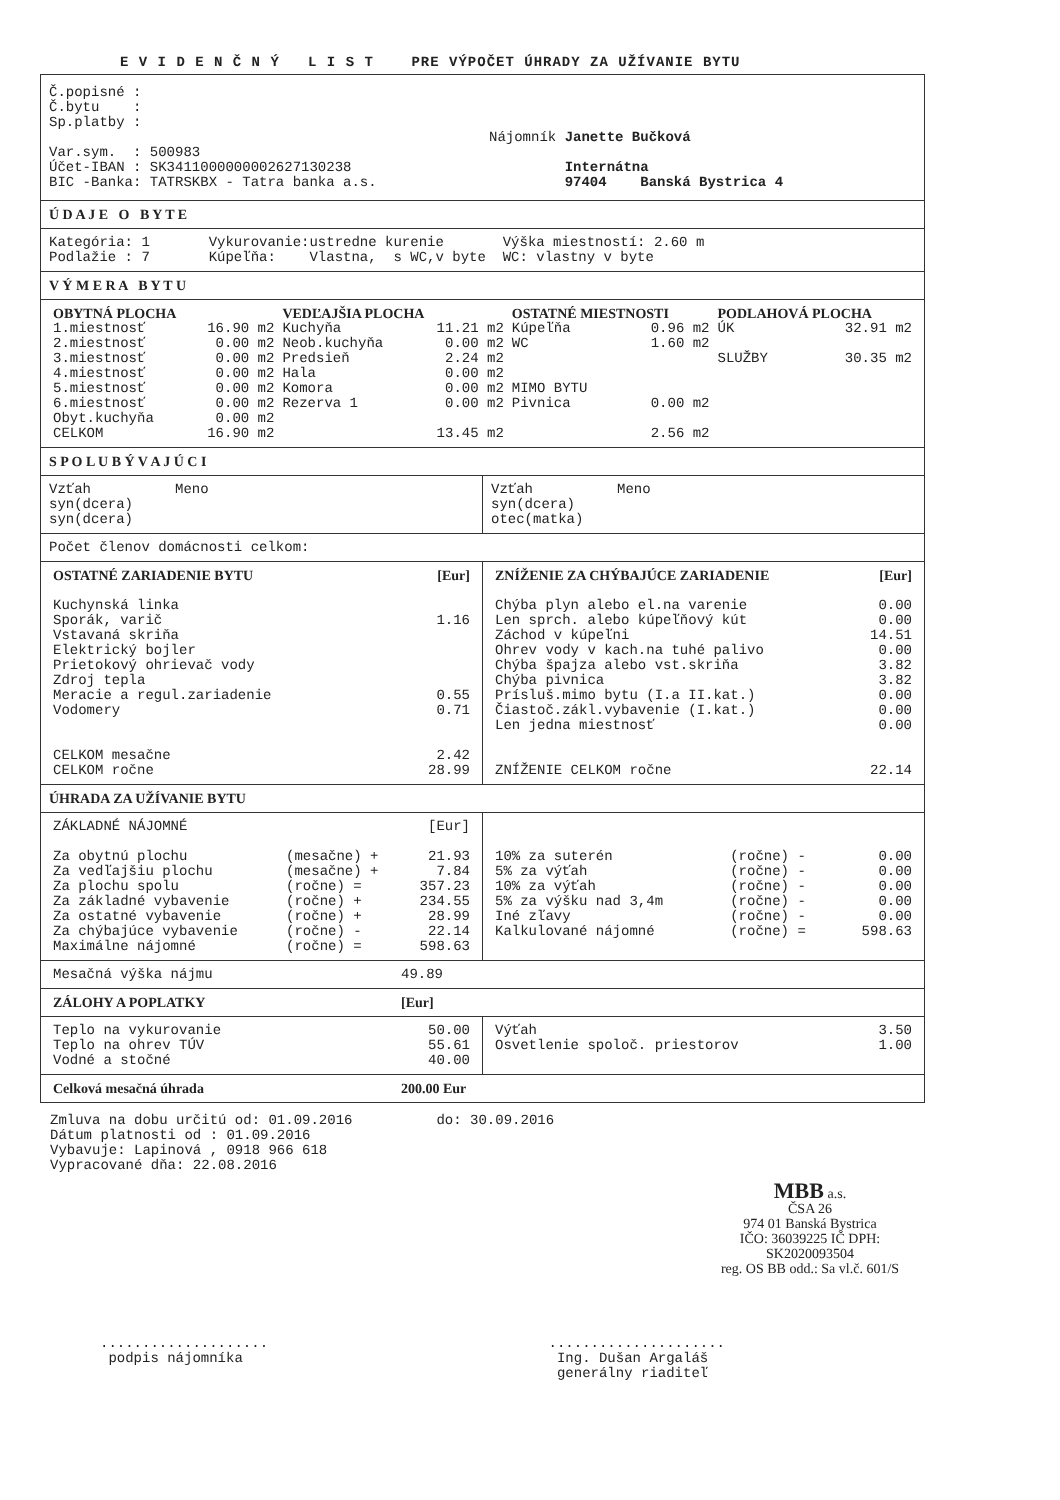E V I D E N Č N Ý L I S T PRE VÝPOČET ÚHRADY ZA UŽÍVANIE BYTU
Č.popisné :
Č.bytu    :
Sp.platby :

Var.sym.  : 500983
Účet-IBAN : SK3411000000002627130238
BIC -Banka: TATRSKBX - Tatra banka a.s.
Nájomník Janette Bučková

         Internátna
         97404    Banská Bystrica 4
Ú D A J E O B Y T E
Kategória: 1       Vykurovanie:ustredne kurenie       Výška miestností: 2.60 m
Podlažie : 7       Kúpeľňa:    Vlastna,  s WC,v byte  WC: vlastny v byte
V Ý M E R A B Y T U
| OBYTNÁ PLOCHA | | VEDĽAJŠIA PLOCHA | | OSTATNÉ MIESTNOSTI | | PODLAHOVÁ PLOCHA | |
| 1.miestnosť | 16.90 m2 | Kuchyňa | 11.21 m2 | Kúpeľňa | 0.96 m2 | ÚK | 32.91 m2 |
| 2.miestnosť | 0.00 m2 | Neob.kuchyňa | 0.00 m2 | WC | 1.60 m2 | | |
| 3.miestnosť | 0.00 m2 | Predsieň | 2.24 m2 | | | SLUŽBY | 30.35 m2 |
| 4.miestnosť | 0.00 m2 | Hala | 0.00 m2 | | | | |
| 5.miestnosť | 0.00 m2 | Komora | 0.00 m2 | MIMO BYTU | | | |
| 6.miestnosť | 0.00 m2 | Rezerva 1 | 0.00 m2 | Pivnica | 0.00 m2 | | |
| Obyt.kuchyňa | 0.00 m2 | | | | | | |
| CELKOM | 16.90 m2 | | 13.45 m2 | | 2.56 m2 | | |
S P O L U B Ý V A J Ú C I
Vzťah          Meno
syn(dcera)
syn(dcera)
Vzťah          Meno
syn(dcera)
otec(matka)
Počet členov domácnosti celkom:
| OSTATNÉ ZARIADENIE BYTU | [Eur] |
| Kuchynská linka | |
| Sporák, varič | 1.16 |
| Vstavaná skriňa | |
| Elektrický bojler | |
| Prietokový ohrievač vody | |
| Zdroj tepla | |
| Meracie a regul.zariadenie | 0.55 |
| Vodomery | 0.71 |
| CELKOM mesačne | 2.42 |
| CELKOM ročne | 28.99 |
| ZNÍŽENIE ZA CHÝBAJÚCE ZARIADENIE | [Eur] |
| Chýba plyn alebo el.na varenie | 0.00 |
| Len sprch. alebo kúpeľňový kút | 0.00 |
| Záchod v kúpeľni | 14.51 |
| Ohrev vody v kach.na tuhé palivo | 0.00 |
| Chýba špajza alebo vst.skriňa | 3.82 |
| Chýba pivnica | 3.82 |
| Prísluš.mimo bytu (I.a II.kat.) | 0.00 |
| Čiastoč.zákl.vybavenie (I.kat.) | 0.00 |
| Len jedna miestnosť | 0.00 |
| ZNÍŽENIE CELKOM ročne | 22.14 |
ÚHRADA ZA UŽÍVANIE BYTU
| ZÁKLADNÉ NÁJOMNÉ | | [Eur] |
| Za obytnú plochu | (mesačne) + | 21.93 |
| Za vedľajšiu plochu | (mesačne) + | 7.84 |
| Za plochu spolu | (ročne) = | 357.23 |
| Za základné vybavenie | (ročne) + | 234.55 |
| Za ostatné vybavenie | (ročne) + | 28.99 |
| Za chýbajúce vybavenie | (ročne) - | 22.14 |
| Maximálne nájomné | (ročne) = | 598.63 |
| 10% za suterén | (ročne) - | 0.00 |
| 5% za výťah | (ročne) - | 0.00 |
| 10% za výťah | (ročne) - | 0.00 |
| 5% za výšku nad 3,4m | (ročne) - | 0.00 |
| Iné zľavy | (ročne) - | 0.00 |
| Kalkulované nájomné | (ročne) = | 598.63 |
| Mesačná výška nájmu | 49.89 |
| ZÁLOHY A POPLATKY | [Eur] |
| Teplo na vykurovanie | 50.00 |
| Teplo na ohrev TÚV | 55.61 |
| Vodné a stočné | 40.00 |
| Výťah | 3.50 |
| Osvetlenie spoloč. priestorov | 1.00 |
| Celková mesačná úhrada | 200.00 Eur |
Zmluva na dobu určitú od: 01.09.2016          do: 30.09.2016
Dátum platnosti od : 01.09.2016
Vybavuje: Lapinová , 0918 966 618
Vypracované dňa: 22.08.2016
MBB a.s.
ČSA 26
974 01 Banská Bystrica
IČO: 36039225 IČ DPH: SK2020093504
reg. OS BB odd.: Sa vl.č. 601/S
....................
 podpis nájomníka
.....................
 Ing. Dušan Argaláš
 generálny riaditeľ